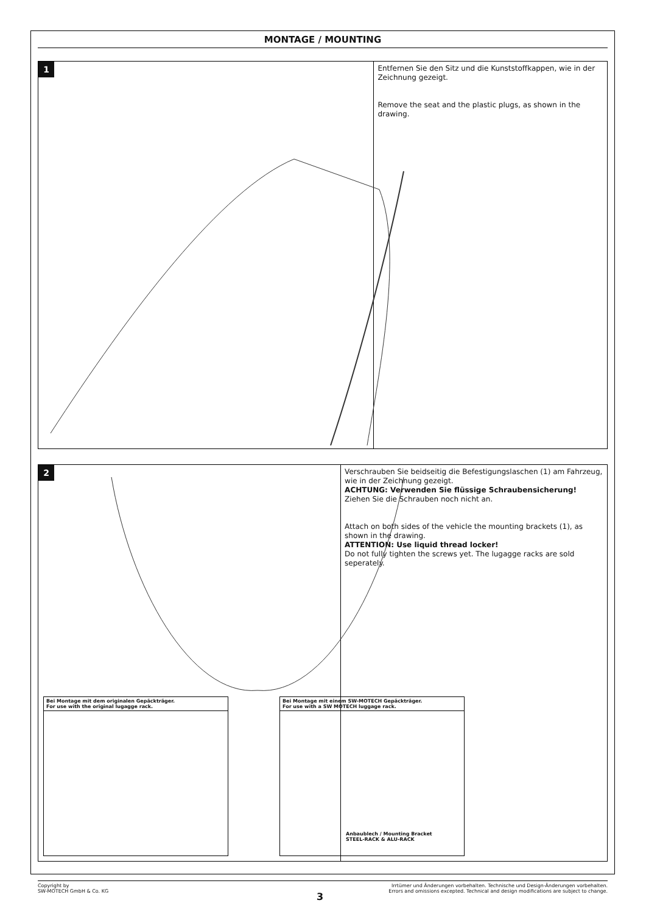MONTAGE / MOUNTING
1
Entfernen Sie den Sitz und die Kunststoffkappen, wie in der Zeichnung gezeigt.
Remove the seat and the plastic plugs, as shown in the drawing.
2
Bei Montage mit dem originalen Gepäckträger.
For use with the original lugagge rack.
Bei Montage mit einem SW-MOTECH Gepäckträger.
For use with a SW MOTECH luggage rack.
Anbaublech / Mounting Bracket
STEEL-RACK & ALU-RACK
Verschrauben Sie beidseitig die Befestigungslaschen (1) am Fahrzeug, wie in der Zeichnung gezeigt.
ACHTUNG: Verwenden Sie flüssige Schraubensicherung!
Ziehen Sie die Schrauben noch nicht an.
Attach on both sides of the vehicle the mounting brackets (1), as shown in the drawing.
ATTENTION: Use liquid thread locker!
Do not fully tighten the screws yet. The lugagge racks are sold seperately.
Copyright by
SW-MOTECH GmbH & Co. KG
Irrtümer und Änderungen vorbehalten. Technische und Design-Änderungen vorbehalten.
Errors and omissions excepted. Technical and design modifications are subject to change.
3